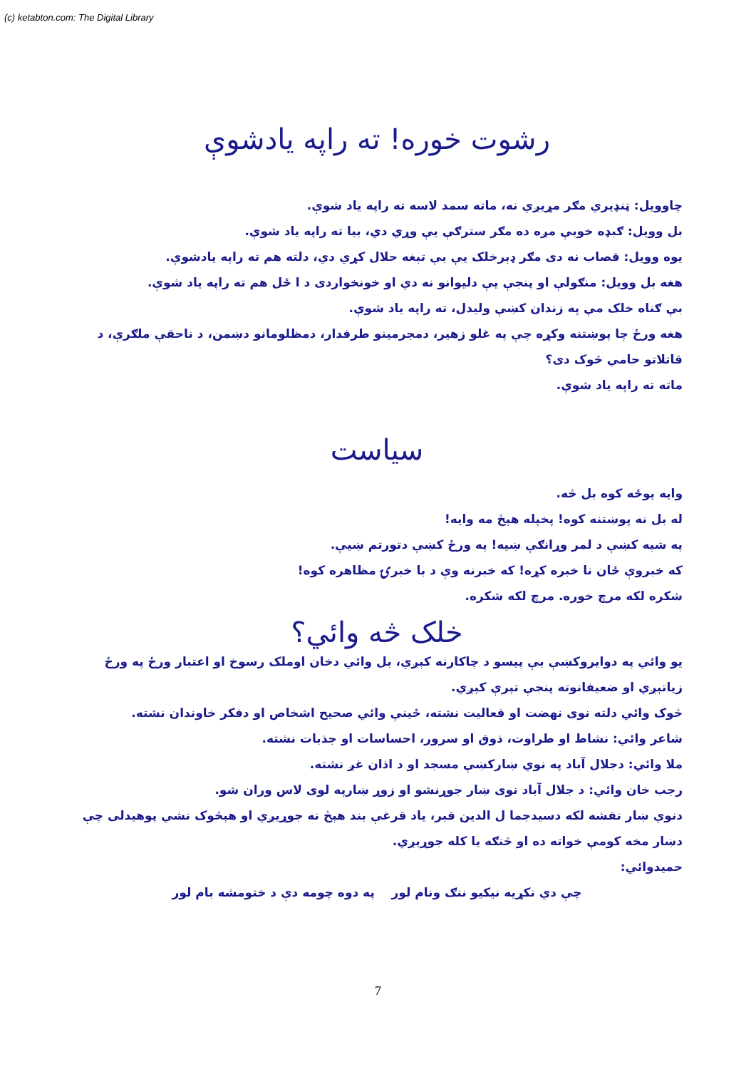(c) ketabton.com: The Digital Library
رشوت خوره! ته راپه یادشوې
چاوویل: ټنډیري مګر مړیږي نه، ماته سمد لاسه ته راپه یاد شوې.
بل وویل: ګبډه خوبې مږه ده مګر سترګې یې وړي دي، بیا ته راپه یاد شوې.
یوه وویل: قصاب نه دی مګر ډېرخلک یې بې تېغه حلال کړي دي، دلته هم ته راپه یادشوې.
هغه بل وویل: منګولې او پنجې یې دلیوانو نه دي او خونخواردی د ا ځل هم ته راپه یاد شوې.
بې ګناه خلک مې په زندان کښې ولیدل، ته راپه یاد شوې.
هغه ورځ چا پوښتنه وکړه چې په غلو زهیر، دمجرمینو طرفدار، دمظلومانو دښمن، د ناحقې ملګرې، د قاتلاتو حامي څوک دی؟
ماته ته راپه یاد شوې.
سیاست
وایه یوځه کوه بل څه.
له بل نه پوښتنه کوه! پخپله هېڅ مه وایه!
په شپه کښې د لمر وړانګې ښیه! په ورځ کښې دتورتم ښیې.
که خبروې ځان نا خبره کړه! که خبرنه وې د با خبرۍ مظاهره کوه!
شکره لکه مرچ خوره. مرچ لکه شکره.
خلک څه وائي؟
یو وائي په دوایروکښې بې پیسو د چاکارنه کېږي، بل وائي دخان اوملک رسوخ او اعتبار ورځ په ورځ زیاتېږي او ضعیفانوته پنجې تېرې کېږي.
څوک وائي دلته نوی نهضت او فعالیت نشته، ځینې وائي صحیح اشخاص او دفکر خاوندان نشته.
شاعر وائي: نشاط او طراوت، ذوق او سرور، احساسات او جذبات نشته.
ملا وائي: دجلال آباد په نوي ښارکښې مسجد او د اذان غږ نشته.
رجب خان وائي: د جلال آباد نوی ښار جوړنشو او زوړ ښارپه لوی لاس وران شو.
دنوي ښار نقشه لکه دسیدجما ل الدین قبر، یاد قرغې بند هېڅ نه جوړیږي او هېڅوک نشي پوهیدلی چې دښار مخه کومې خواته ده او څنګه یا کله جوړیږي.
حمیدوائي:
چې دي نکړیه نیکیو ننګ ونام لور په دوه چومه دې د ختومشه بام لور
7